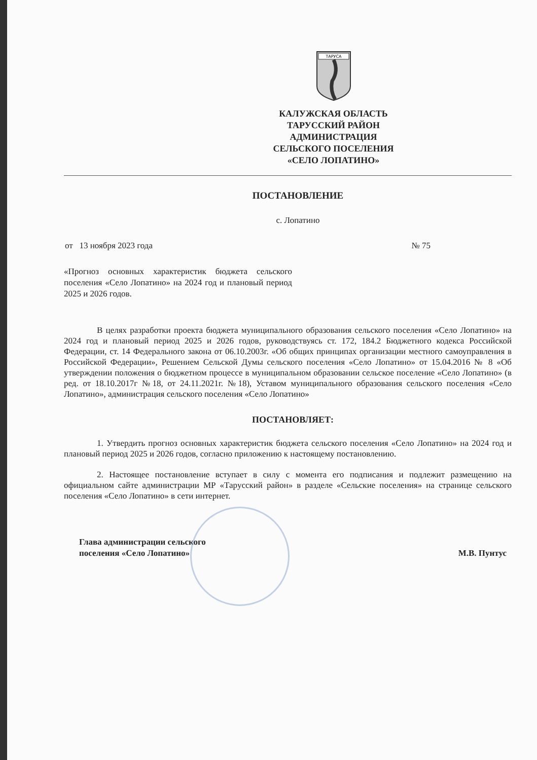ТАРУСА
КАЛУЖСКАЯ ОБЛАСТЬ
ТАРУССКИЙ РАЙОН
АДМИНИСТРАЦИЯ
СЕЛЬСКОГО ПОСЕЛЕНИЯ
«СЕЛО ЛОПАТИНО»
ПОСТАНОВЛЕНИЕ
с. Лопатино
от 13 ноября 2023 года № 75
«Прогноз основных характеристик бюджета сельского поселения «Село Лопатино» на 2024 год и плановый период 2025 и 2026 годов.
В целях разработки проекта бюджета муниципального образования сельского поселения «Село Лопатино» на 2024 год и плановый период 2025 и 2026 годов, руководствуясь ст. 172, 184.2 Бюджетного кодекса Российской Федерации, ст. 14 Федерального закона от 06.10.2003г. «Об общих принципах организации местного самоуправления в Российской Федерации», Решением Сельской Думы сельского поселения «Село Лопатино» от 15.04.2016 № 8 «Об утверждении положения о бюджетном процессе в муниципальном образовании сельское поселение «Село Лопатино» (в ред. от 18.10.2017г №18, от 24.11.2021г. №18), Уставом муниципального образования сельского поселения «Село Лопатино», администрация сельского поселения «Село Лопатино»
ПОСТАНОВЛЯЕТ:
1. Утвердить прогноз основных характеристик бюджета сельского поселения «Село Лопатино» на 2024 год и плановый период 2025 и 2026 годов, согласно приложению к настоящему постановлению.
2. Настоящее постановление вступает в силу с момента его подписания и подлежит размещению на официальном сайте администрации МР «Тарусский район» в разделе «Сельские поселения» на странице сельского поселения «Село Лопатино» в сети интернет.
Глава администрации сельского
поселения «Село Лопатино»
М.В. Пунтус